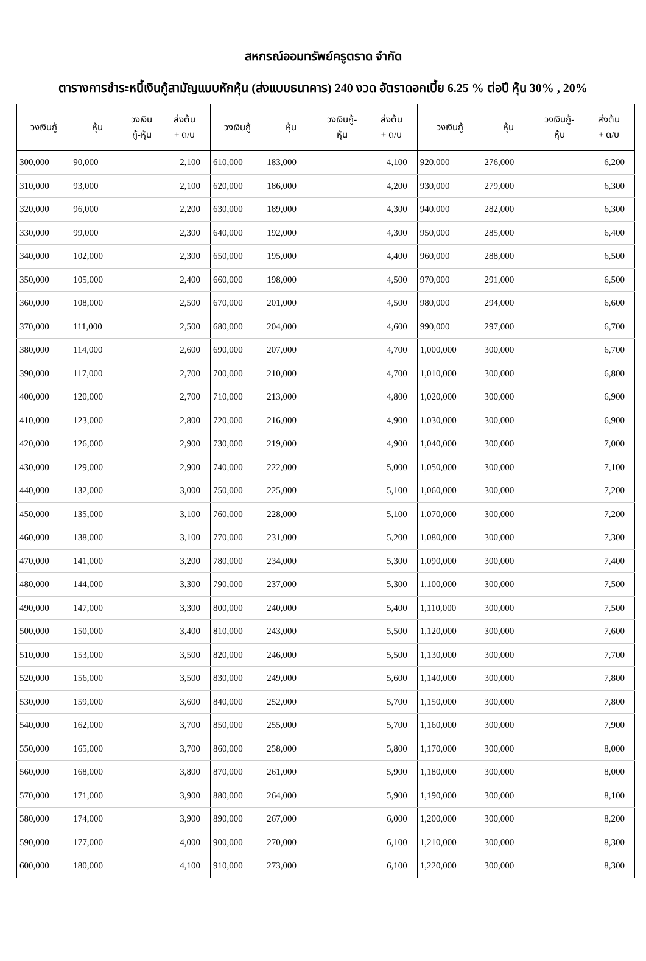สหกรณ์ออมทรัพย์ครูตราด จำกัด
ตารางการชำระหนี้เงินกู้สามัญแบบหักหุ้น (ส่งแบบธนาคาร) 240 งวด อัตราดอกเบี้ย 6.25 % ต่อปี หุ้น 30% , 20%
| วงเงินกู้ | หุ้น | วงเงิน กู้-หุ้น | ส่งต้น + ด/บ | วงเงินกู้ | หุ้น | วงเงินกู้- หุ้น | ส่งต้น + ด/บ | วงเงินกู้ | หุ้น | วงเงินกู้- หุ้น | ส่งต้น + ด/บ |
| --- | --- | --- | --- | --- | --- | --- | --- | --- | --- | --- | --- |
| 300,000 | 90,000 | | 2,100 | 610,000 | 183,000 | | 4,100 | 920,000 | 276,000 | | 6,200 |
| 310,000 | 93,000 | | 2,100 | 620,000 | 186,000 | | 4,200 | 930,000 | 279,000 | | 6,300 |
| 320,000 | 96,000 | | 2,200 | 630,000 | 189,000 | | 4,300 | 940,000 | 282,000 | | 6,300 |
| 330,000 | 99,000 | | 2,300 | 640,000 | 192,000 | | 4,300 | 950,000 | 285,000 | | 6,400 |
| 340,000 | 102,000 | | 2,300 | 650,000 | 195,000 | | 4,400 | 960,000 | 288,000 | | 6,500 |
| 350,000 | 105,000 | | 2,400 | 660,000 | 198,000 | | 4,500 | 970,000 | 291,000 | | 6,500 |
| 360,000 | 108,000 | | 2,500 | 670,000 | 201,000 | | 4,500 | 980,000 | 294,000 | | 6,600 |
| 370,000 | 111,000 | | 2,500 | 680,000 | 204,000 | | 4,600 | 990,000 | 297,000 | | 6,700 |
| 380,000 | 114,000 | | 2,600 | 690,000 | 207,000 | | 4,700 | 1,000,000 | 300,000 | | 6,700 |
| 390,000 | 117,000 | | 2,700 | 700,000 | 210,000 | | 4,700 | 1,010,000 | 300,000 | | 6,800 |
| 400,000 | 120,000 | | 2,700 | 710,000 | 213,000 | | 4,800 | 1,020,000 | 300,000 | | 6,900 |
| 410,000 | 123,000 | | 2,800 | 720,000 | 216,000 | | 4,900 | 1,030,000 | 300,000 | | 6,900 |
| 420,000 | 126,000 | | 2,900 | 730,000 | 219,000 | | 4,900 | 1,040,000 | 300,000 | | 7,000 |
| 430,000 | 129,000 | | 2,900 | 740,000 | 222,000 | | 5,000 | 1,050,000 | 300,000 | | 7,100 |
| 440,000 | 132,000 | | 3,000 | 750,000 | 225,000 | | 5,100 | 1,060,000 | 300,000 | | 7,200 |
| 450,000 | 135,000 | | 3,100 | 760,000 | 228,000 | | 5,100 | 1,070,000 | 300,000 | | 7,200 |
| 460,000 | 138,000 | | 3,100 | 770,000 | 231,000 | | 5,200 | 1,080,000 | 300,000 | | 7,300 |
| 470,000 | 141,000 | | 3,200 | 780,000 | 234,000 | | 5,300 | 1,090,000 | 300,000 | | 7,400 |
| 480,000 | 144,000 | | 3,300 | 790,000 | 237,000 | | 5,300 | 1,100,000 | 300,000 | | 7,500 |
| 490,000 | 147,000 | | 3,300 | 800,000 | 240,000 | | 5,400 | 1,110,000 | 300,000 | | 7,500 |
| 500,000 | 150,000 | | 3,400 | 810,000 | 243,000 | | 5,500 | 1,120,000 | 300,000 | | 7,600 |
| 510,000 | 153,000 | | 3,500 | 820,000 | 246,000 | | 5,500 | 1,130,000 | 300,000 | | 7,700 |
| 520,000 | 156,000 | | 3,500 | 830,000 | 249,000 | | 5,600 | 1,140,000 | 300,000 | | 7,800 |
| 530,000 | 159,000 | | 3,600 | 840,000 | 252,000 | | 5,700 | 1,150,000 | 300,000 | | 7,800 |
| 540,000 | 162,000 | | 3,700 | 850,000 | 255,000 | | 5,700 | 1,160,000 | 300,000 | | 7,900 |
| 550,000 | 165,000 | | 3,700 | 860,000 | 258,000 | | 5,800 | 1,170,000 | 300,000 | | 8,000 |
| 560,000 | 168,000 | | 3,800 | 870,000 | 261,000 | | 5,900 | 1,180,000 | 300,000 | | 8,000 |
| 570,000 | 171,000 | | 3,900 | 880,000 | 264,000 | | 5,900 | 1,190,000 | 300,000 | | 8,100 |
| 580,000 | 174,000 | | 3,900 | 890,000 | 267,000 | | 6,000 | 1,200,000 | 300,000 | | 8,200 |
| 590,000 | 177,000 | | 4,000 | 900,000 | 270,000 | | 6,100 | 1,210,000 | 300,000 | | 8,300 |
| 600,000 | 180,000 | | 4,100 | 910,000 | 273,000 | | 6,100 | 1,220,000 | 300,000 | | 8,300 |